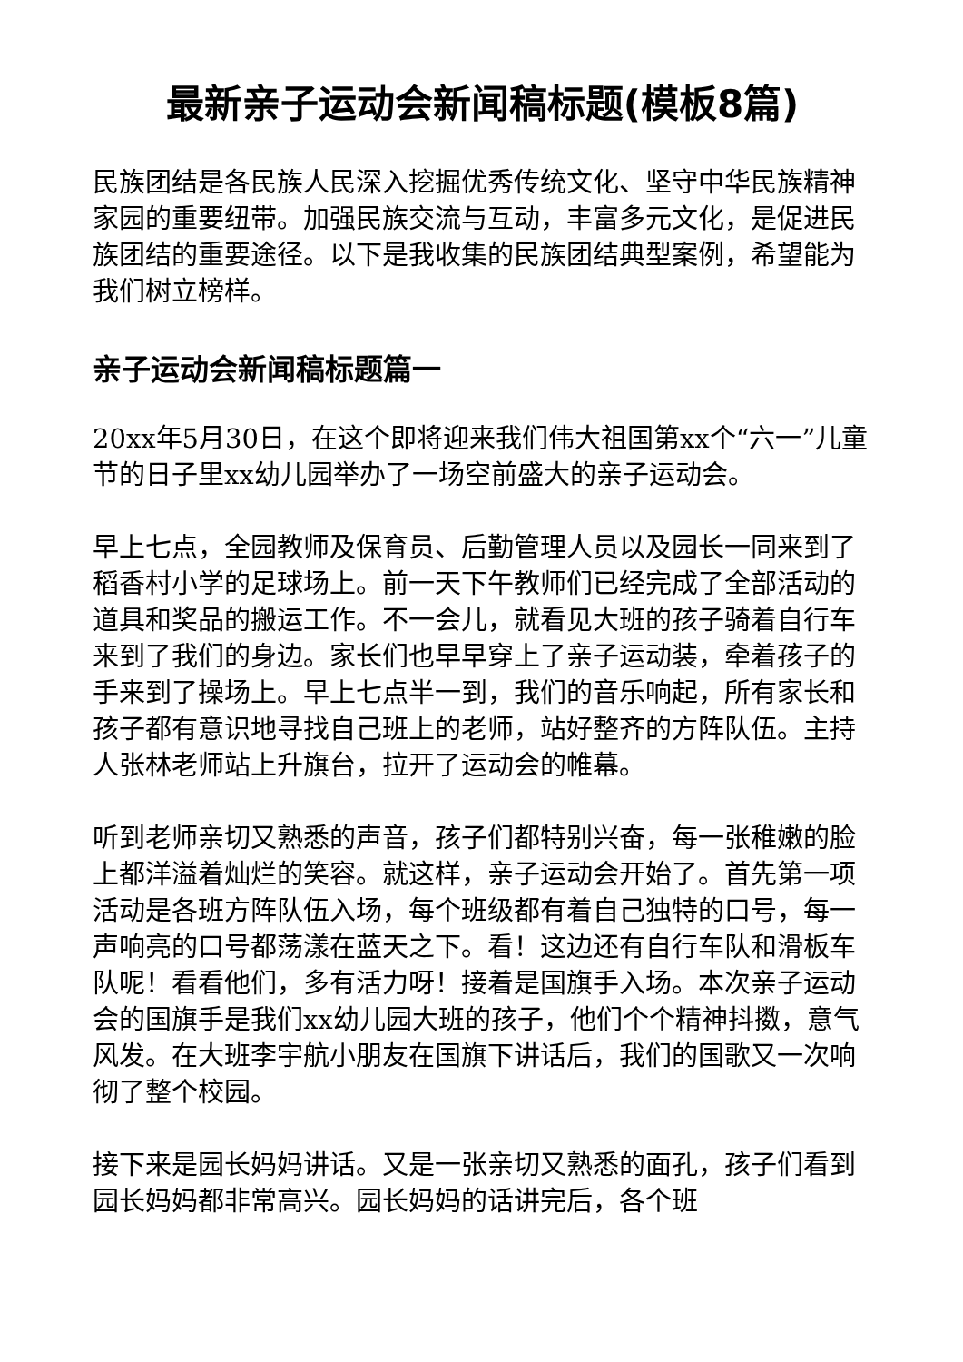最新亲子运动会新闻稿标题(模板8篇)
民族团结是各民族人民深入挖掘优秀传统文化、坚守中华民族精神家园的重要纽带。加强民族交流与互动，丰富多元文化，是促进民族团结的重要途径。以下是我收集的民族团结典型案例，希望能为我们树立榜样。
亲子运动会新闻稿标题篇一
20xx年5月30日，在这个即将迎来我们伟大祖国第xx个“六一”儿童节的日子里xx幼儿园举办了一场空前盛大的亲子运动会。
早上七点，全园教师及保育员、后勤管理人员以及园长一同来到了稻香村小学的足球场上。前一天下午教师们已经完成了全部活动的道具和奖品的搬运工作。不一会儿，就看见大班的孩子骑着自行车来到了我们的身边。家长们也早早穿上了亲子运动装，牵着孩子的手来到了操场上。早上七点半一到，我们的音乐响起，所有家长和孩子都有意识地寻找自己班上的老师，站好整齐的方阵队伍。主持人张林老师站上升旗台，拉开了运动会的帷幕。
听到老师亲切又熟悉的声音，孩子们都特别兴奋，每一张稚嫩的脸上都洋溢着灿烂的笑容。就这样，亲子运动会开始了。首先第一项活动是各班方阵队伍入场，每个班级都有着自己独特的口号，每一声响亮的口号都荡漾在蓝天之下。看！这边还有自行车队和滑板车队呢！看看他们，多有活力呀！接着是国旗手入场。本次亲子运动会的国旗手是我们xx幼儿园大班的孩子，他们个个精神抖擞，意气风发。在大班李宇航小朋友在国旗下讲话后，我们的国歌又一次响彻了整个校园。
接下来是园长妈妈讲话。又是一张亲切又熟悉的面孔，孩子们看到园长妈妈都非常高兴。园长妈妈的话讲完后，各个班